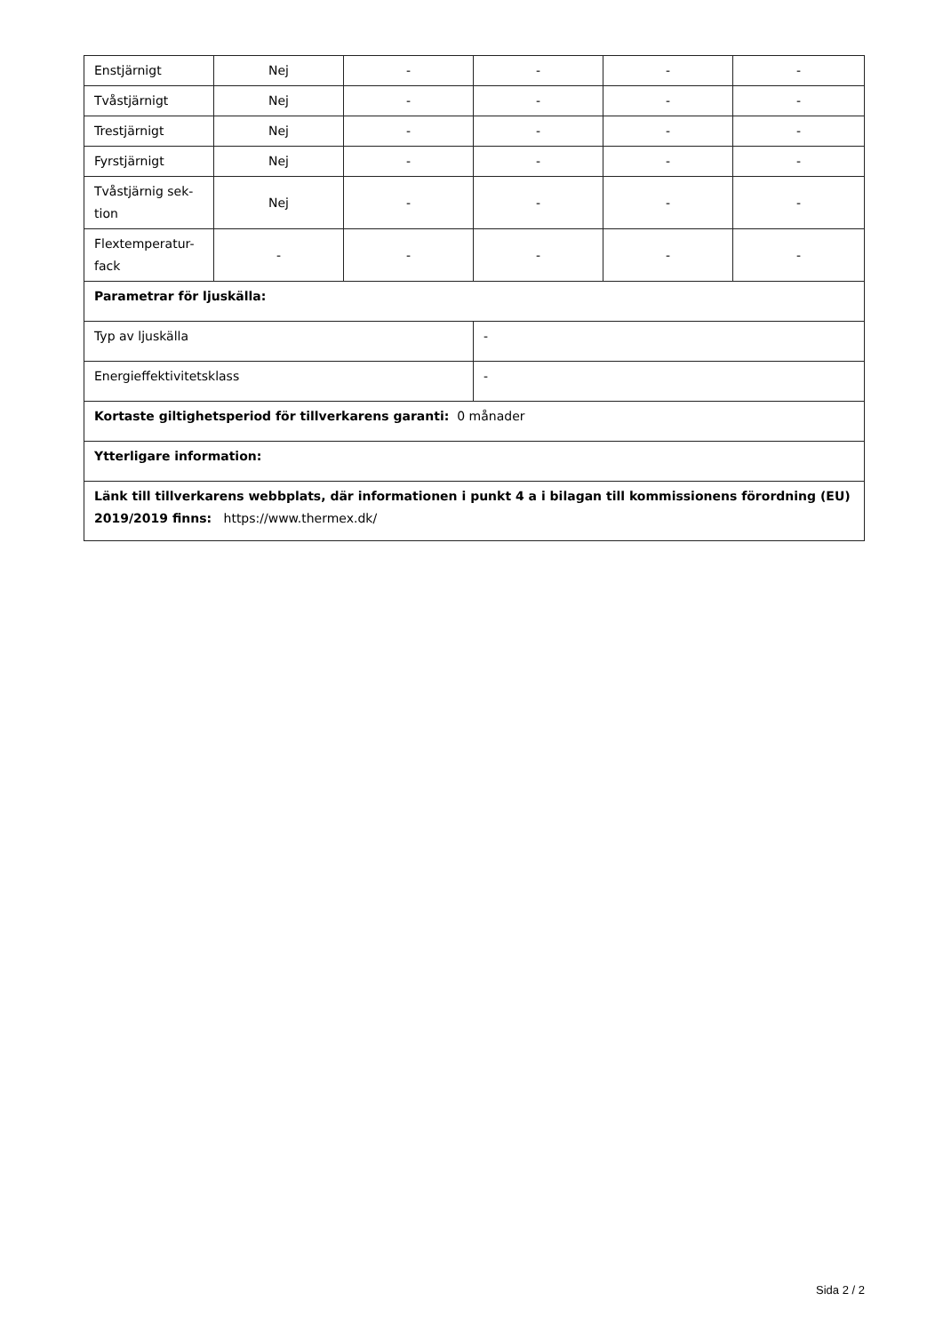| Enstjärnigt | Nej | - | - | - | - |
| Tvåstjärnigt | Nej | - | - | - | - |
| Trestjärnigt | Nej | - | - | - | - |
| Fyrstjärnigt | Nej | - | - | - | - |
| Tvåstjärnig sek- tion | Nej | - | - | - | - |
| Flextemperatur- fack | - | - | - | - | - |
| Parametrar för ljuskälla: | | | | | |
| Typ av ljuskälla | | | - | | |
| Energieffektivitetsklass | | | - | | |
| Kortaste giltighetsperiod för tillverkarens garanti: 0 månader | | | | | |
| Ytterligare information: | | | | | |
| Länk till tillverkarens webbplats, där informationen i punkt 4 a i bilagan till kommissionens förordning (EU) 2019/2019 finns: https://www.thermex.dk/ | | | | | |
Sida 2 / 2